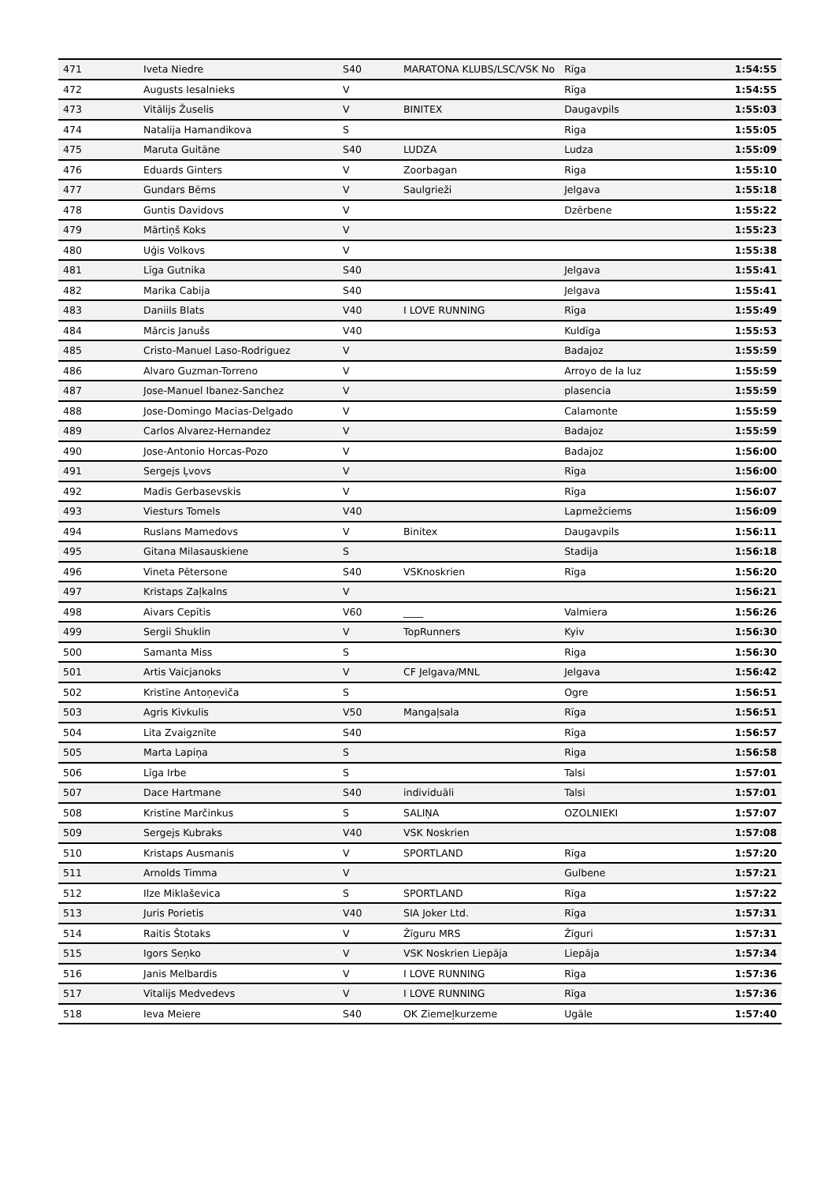| 471 | Iveta Niedre | S40 | MARATONA KLUBS/LSC/VSK No | Rīga | 1:54:55 |
| 472 | Augusts Iesalnieks | V | | Rīga | 1:54:55 |
| 473 | Vitālijs Žuselis | V | BINITEX | Daugavpils | 1:55:03 |
| 474 | Natalija Hamandikova | S | | Riga | 1:55:05 |
| 475 | Maruta Guitāne | S40 | LUDZA | Ludza | 1:55:09 |
| 476 | Eduards Ginters | V | Zoorbagan | Riga | 1:55:10 |
| 477 | Gundars Bēms | V | Saulgrieži | Jelgava | 1:55:18 |
| 478 | Guntis Davidovs | V | | Dzērbene | 1:55:22 |
| 479 | Mārtiņš Koks | V | | | 1:55:23 |
| 480 | Uģis Volkovs | V | | | 1:55:38 |
| 481 | Līga Gutnika | S40 | | Jelgava | 1:55:41 |
| 482 | Marika Cabija | S40 | | Jelgava | 1:55:41 |
| 483 | Daniils Blats | V40 | I LOVE RUNNING | Rīga | 1:55:49 |
| 484 | Mārcis Janušs | V40 | | Kuldīga | 1:55:53 |
| 485 | Cristo-Manuel Laso-Rodriguez | V | | Badajoz | 1:55:59 |
| 486 | Alvaro Guzman-Torreno | V | | Arroyo de la luz | 1:55:59 |
| 487 | Jose-Manuel Ibanez-Sanchez | V | | plasencia | 1:55:59 |
| 488 | Jose-Domingo Macias-Delgado | V | | Calamonte | 1:55:59 |
| 489 | Carlos Alvarez-Hernandez | V | | Badajoz | 1:55:59 |
| 490 | Jose-Antonio Horcas-Pozo | V | | Badajoz | 1:56:00 |
| 491 | Sergejs Ļvovs | V | | Rīga | 1:56:00 |
| 492 | Madis Gerbasevskis | V | | Rīga | 1:56:07 |
| 493 | Viesturs Tomels | V40 | | Lapmežciems | 1:56:09 |
| 494 | Ruslans Mamedovs | V | Binitex | Daugavpils | 1:56:11 |
| 495 | Gitana Milasauskiene | S | | Stadija | 1:56:18 |
| 496 | Vineta Pētersone | S40 | VSKnoskrien | Rīga | 1:56:20 |
| 497 | Kristaps Zaļkalns | V | | | 1:56:21 |
| 498 | Aivars Cepītis | V60 | ____ | Valmiera | 1:56:26 |
| 499 | Sergii Shuklin | V | TopRunners | Kyiv | 1:56:30 |
| 500 | Samanta Miss | S | | Riga | 1:56:30 |
| 501 | Artis Vaicjanoks | V | CF Jelgava/MNL | Jelgava | 1:56:42 |
| 502 | Kristīne Antoņeviča | S | | Ogre | 1:56:51 |
| 503 | Agris Kivkulis | V50 | Mangaļsala | Rīga | 1:56:51 |
| 504 | Lita Zvaigznīte | S40 | | Rīga | 1:56:57 |
| 505 | Marta Lapiņa | S | | Riga | 1:56:58 |
| 506 | Līga Irbe | S | | Talsi | 1:57:01 |
| 507 | Dace Hartmane | S40 | individuāli | Talsi | 1:57:01 |
| 508 | Kristīne Marčinkus | S | SALIŅA | OZOLNIEKI | 1:57:07 |
| 509 | Sergejs Kubraks | V40 | VSK Noskrien | | 1:57:08 |
| 510 | Kristaps Ausmanis | V | SPORTLAND | Rīga | 1:57:20 |
| 511 | Arnolds Timma | V | | Gulbene | 1:57:21 |
| 512 | Ilze Miklaševica | S | SPORTLAND | Rīga | 1:57:22 |
| 513 | Juris Porietis | V40 | SIA Joker Ltd. | Rīga | 1:57:31 |
| 514 | Raitis Štotaks | V | Žīguru MRS | Žīguri | 1:57:31 |
| 515 | Igors Seņko | V | VSK Noskrien Liepāja | Liepāja | 1:57:34 |
| 516 | Janis Melbardis | V | I LOVE RUNNING | Rīga | 1:57:36 |
| 517 | Vitalijs Medvedevs | V | I LOVE RUNNING | Rīga | 1:57:36 |
| 518 | Ieva Meiere | S40 | OK Ziemeļkurzeme | Ugāle | 1:57:40 |